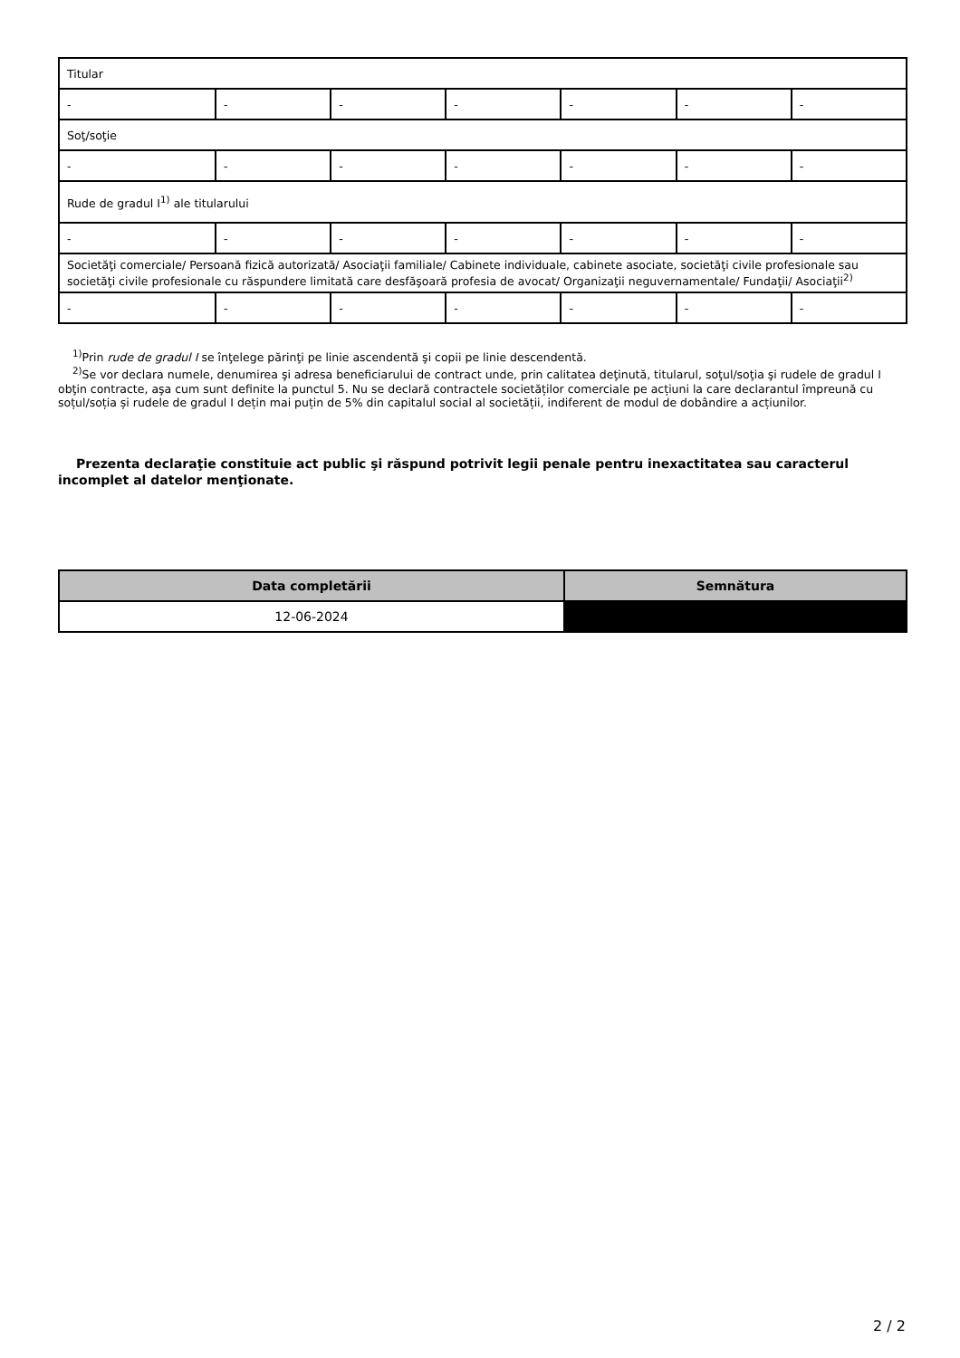| Titular | | | | | | |
| - | - | - | - | - | - | - |
| Soţ/soţie | | | | | | |
| - | - | - | - | - | - | - |
| Rude de gradul I<sup>1)</sup> ale titularului | | | | | | |
| - | - | - | - | - | - | - |
| Societăţi comerciale/ Persoană fizică autorizată/ Asociaţii familiale/ Cabinete individuale, cabinete asociate, societăţi civile profesionale sau societăţi civile profesionale cu răspundere limitată care desfăşoară profesia de avocat/ Organizaţii neguvernamentale/ Fundaţii/ Asociaţii<sup>2)</sup> | | | | | | |
| - | - | - | - | - | - | - |
<sup>1)</sup> Prin rude de gradul I se înţelege părinţi pe linie ascendentă şi copii pe linie descendentă.
<sup>2)</sup> Se vor declara numele, denumirea şi adresa beneficiarului de contract unde, prin calitatea deţinută, titularul, soţul/soţia şi rudele de gradul I obţin contracte, aşa cum sunt definite la punctul 5. Nu se declară contractele societăților comerciale pe acțiuni la care declarantul împreună cu soțul/soția și rudele de gradul I dețin mai puțin de 5% din capitalul social al societății, indiferent de modul de dobândire a acțiunilor.
Prezenta declaraţie constituie act public şi răspund potrivit legii penale pentru inexactitatea sau caracterul incomplet al datelor menţionate.
| Data completării | Semnătura |
| --- | --- |
| 12-06-2024 | |
2 / 2